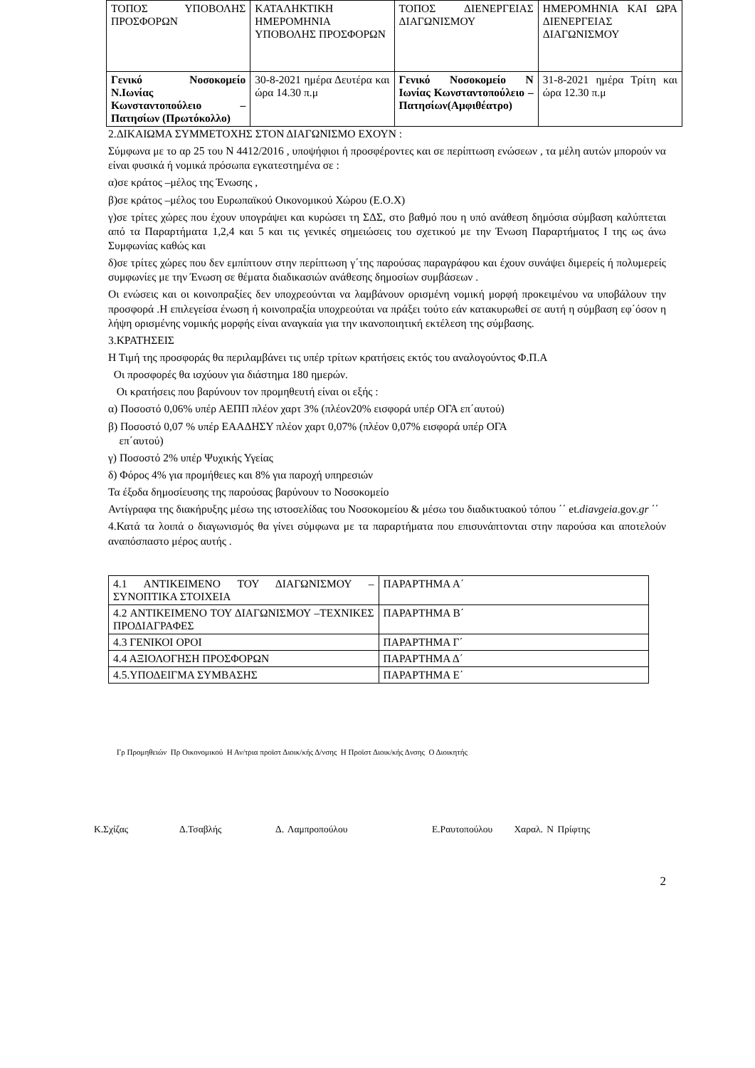| ΤΟΠΟΣ ΥΠΟΒΟΛΗΣ ΠΡΟΣΦΟΡΩΝ | ΚΑΤΑΛΗΚΤΙΚΗ ΗΜΕΡΟΜΗΝΙΑ ΥΠΟΒΟΛΗΣ ΠΡΟΣΦΟΡΩΝ | ΤΟΠΟΣ ΔΙΕΝΕΡΓΕΙΑΣ ΔΙΑΓΩΝΙΣΜΟΥ | ΗΜΕΡΟΜΗΝΙΑ ΚΑΙ ΩΡΑ ΔΙΕΝΕΡΓΕΙΑΣ ΔΙΑΓΩΝΙΣΜΟΥ |
| Γενικό Νοσοκομείο Ν.Ιωνίας Κωνσταντοπούλειο – Πατησίων (Πρωτόκολλο) | 30-8-2021 ημέρα Δευτέρα και ώρα 14.30 π.μ | Γενικό Νοσοκομείο Ν Ιωνίας Κωνσταντοπούλειο – Πατησίων(Αμφιθέατρο) | 31-8-2021 ημέρα Τρίτη και ώρα 12.30 π.μ |
2.ΔΙΚΑΙΩΜΑ ΣΥΜΜΕΤΟΧΗΣ ΣΤΟΝ ΔΙΑΓΩΝΙΣΜΟ ΕΧΟΥΝ :
Σύμφωνα με το αρ 25 του Ν 4412/2016 , υποψήφιοι ή προσφέροντες και σε περίπτωση ενώσεων , τα μέλη αυτών μπορούν να είναι φυσικά ή νομικά πρόσωπα εγκατεστημένα σε :
α)σε κράτος –μέλος της Ένωσης ,
β)σε κράτος –μέλος του Ευρωπαϊκού Οικονομικού Χώρου (Ε.Ο.Χ)
γ)σε τρίτες χώρες που έχουν υπογράψει και κυρώσει τη ΣΔΣ, στο βαθμό που η υπό ανάθεση δημόσια σύμβαση καλύπτεται από τα Παραρτήματα 1,2,4 και 5 και τις γενικές σημειώσεις του σχετικού με την Ένωση Παραρτήματος Ι της ως άνω Συμφωνίας καθώς και
δ)σε τρίτες χώρες που δεν εμπίπτουν στην περίπτωση γ΄της παρούσας παραγράφου και έχουν συνάψει διμερείς ή πολυμερείς συμφωνίες με την Ένωση σε θέματα διαδικασιών ανάθεσης δημοσίων συμβάσεων .
Οι ενώσεις και οι κοινοπραξίες δεν υποχρεούνται να λαμβάνουν ορισμένη νομική μορφή προκειμένου να υποβάλουν την προσφορά .Η επιλεγείσα ένωση ή κοινοπραξία υποχρεούται να πράξει τούτο εάν κατακυρωθεί σε αυτή η σύμβαση εφ΄όσον η λήψη ορισμένης νομικής μορφής είναι αναγκαία για την ικανοποιητική εκτέλεση της σύμβασης.
3.ΚΡΑΤΗΣΕΙΣ
Η Τιμή της προσφοράς θα περιλαμβάνει τις υπέρ τρίτων κρατήσεις εκτός του αναλογούντος Φ.Π.Α
Οι προσφορές θα ισχύουν για διάστημα 180 ημερών.
Οι κρατήσεις που βαρύνουν τον προμηθευτή είναι οι εξής :
α) Ποσοστό 0,06% υπέρ ΑΕΠΠ πλέον χαρτ 3% (πλέον20% εισφορά υπέρ ΟΓΑ επ΄αυτού)
β) Ποσοστό 0,07 % υπέρ ΕΑΑΔΗΣΥ πλέον χαρτ 0,07% (πλέον 0,07% εισφορά υπέρ ΟΓΑ
επ΄αυτού)
γ) Ποσοστό 2% υπέρ Ψυχικής Υγείας
δ) Φόρος 4% για προμήθειες και 8% για παροχή υπηρεσιών
Τα έξοδα δημοσίευσης της παρούσας βαρύνουν το Νοσοκομείο
Αντίγραφα της διακήρυξης μέσω της ιστοσελίδας του Νοσοκομείου & μέσω του διαδικτυακού τόπου ΄΄ et.diavgeia.gov.gr ΄΄
4.Κατά τα λοιπά ο διαγωνισμός θα γίνει σύμφωνα με τα παραρτήματα που επισυνάπτονται στην παρούσα και αποτελούν αναπόσπαστο μέρος αυτής .
| 4.1 ΑΝΤΙΚΕΙΜΕΝΟ ΤΟΥ ΔΙΑΓΩΝΙΣΜΟΥ –ΣΥΝΟΠΤΙΚΑ ΣΤΟΙΧΕΙΑ | ΠΑΡΑΡΤΗΜΑ Α΄ |
| 4.2 ΑΝΤΙΚΕΙΜΕΝΟ ΤΟΥ ΔΙΑΓΩΝΙΣΜΟΥ –ΤΕΧΝΙΚΕΣ ΠΡΟΔΙΑΓΡΑΦΕΣ | ΠΑΡΑΡΤΗΜΑ Β΄ |
| 4.3 ΓΕΝΙΚΟΙ ΟΡΟΙ | ΠΑΡΑΡΤΗΜΑ Γ΄ |
| 4.4 ΑΞΙΟΛΟΓΗΣΗ ΠΡΟΣΦΟΡΩΝ | ΠΑΡΑΡΤΗΜΑ Δ΄ |
| 4.5.ΥΠΟΔΕΙΓΜΑ ΣΥΜΒΑΣΗΣ | ΠΑΡΑΡΤΗΜΑ Ε΄ |
Γρ Προμηθειών Πρ Οικονομικού Η Αν/τρια προϊστ Διοικ/κής Δ/νσης Η Προϊστ Διοικ/κής Δνσης Ο Διοικητής
Κ.Σχίζας Δ.Τσαβλής Δ. Λαμπροπούλου Ε.Ραυτοπούλου Χαραλ. Ν Πρίφτης
2